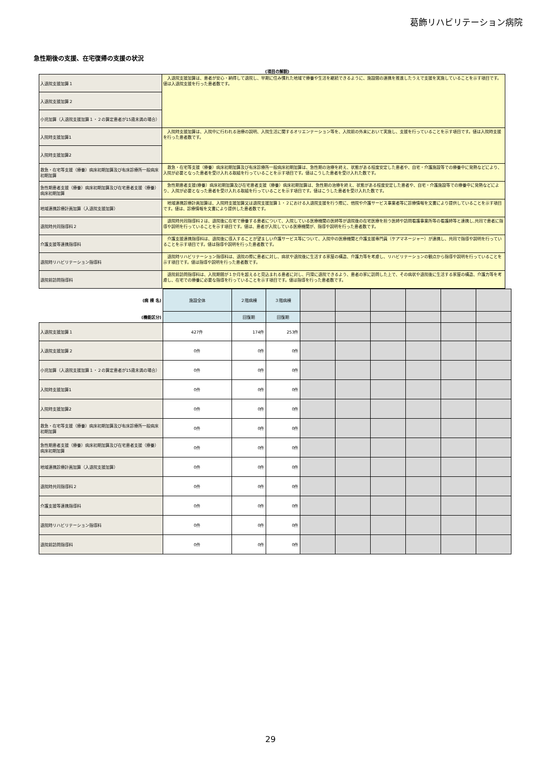葛飾リハビリテーション病院
急性期後の支援、在宅復帰の支援の状況
(項目の解説)
| 入退院支援加算１ | 入退院支援加算は、患者が安心・納得して退院し、早期に住み慣れた地域で療養や生活を継続できるように、施設間の連携を推進したうえで支援を実施していることを示す項目です。値は入退院支援を行った患者数です。 |
| 入退院支援加算２ | |
| 小児加算（入退院支援加算１・２の算定患者が15歳未満の場合） | |
| 入院時支援加算1 | 入院時支援加算は、入院中に行われる治療の説明、入院生活に関するオリエンテーション等を、入院前の外来において実施し、支援を行っていることを示す項目です。値は入院時支援を行った患者数です。 |
| 入院時支援加算2 | |
| 救急・在宅等支援（療養）病床初期加算及び有床診療所一般病床初期加算 | 救急・在宅等支援（療養）病床初期加算及び有床診療所一般病床初期加算は、急性期の治療を終え、状態がある程度安定した患者や、自宅・介護施設等での療養中に発熱などにより、入院が必要となった患者を受け入れる取組を行っていることを示す項目です。値はこうした患者を受け入れた数です。 |
| 急性期患者支援（療養）病床初期加算及び在宅患者支援（療養）病床初期加算 | 急性期患者支援(療養）病床初期加算及び在宅患者支援（療養）病床初期加算は、急性期の治療を終え、状態がある程度安定した患者や、自宅・介護施設等での療養中に発熱などにより、入院が必要となった患者を受け入れる取組を行っていることを示す項目です。値はこうした患者を受け入れた数です。 |
| 地域連携診療計画加算（入退院支援加算） | 地域連携診療計画加算は、入院時支援加算又は退院支援加算１・２における入退院支援を行う際に、他院や介護サービス事業者等に診療情報を文書により提供していることを示す項目です。値は、診療情報を文書により提供した患者数です。 |
| 退院時共同指導料２ | 退院時共同指導料２は、退院後に在宅で療養する患者について、入院している医療機関の医師等が退院後の在宅医療を担う医師や訪問看護事業所等の看護師等と連携し,共同で患者に指導や説明を行っていることを示す項目です。値は、患者が入院している医療機関が、指導や説明を行った患者数です。 |
| 介護支援等連携指導料 | 介護支援連携指導料は、退院後に導入することが望ましい介護サービス等について、入院中の医療機関と介護支援専門員（ケアマネージャー）が連携し、共同で指導や説明を行っていることを示す項目です。値は指導や説明を行った患者数です。 |
| 退院時リハビリテーション指導料 | 退院時リハビリテーション指導料は、退院の際に患者に対し、病状や退院後に生活する家屋の構造、介護力等を考慮し、リハビリテーションの観点から指導や説明を行っていることを示す項目です。値は指導や説明を行った患者数です。 |
| 退院前訪問指導料 | 退院前訪問指導料は、入院期間が１か月を超えると見込まれる患者に対し、円滑に退院できるよう、患者の家に訪問した上で、その病状や退院後に生活する家屋の構造、介護力等を考慮し、在宅での療養に必要な指導を行っていることを示す項目です。値は指導を行った患者数です。 |
| (病 棟 名) | 施設全体 | ２階病棟 | ３階病棟 | | | | | | |
| (機能区分) | | 回復期 | 回復期 | | | | | | |
| 入退院支援加算１ | 427件 | 174件 | 253件 | | | | | | |
| 入退院支援加算２ | 0件 | 0件 | 0件 | | | | | | |
| 小児加算（入退院支援加算１・２の算定患者が15歳未満の場合） | 0件 | 0件 | 0件 | | | | | | |
| 入院時支援加算1 | 0件 | 0件 | 0件 | | | | | | |
| 入院時支援加算2 | 0件 | 0件 | 0件 | | | | | | |
| 救急・在宅等支援（療養）病床初期加算及び有床診療所一般病床初期加算 | 0件 | 0件 | 0件 | | | | | | |
| 急性期患者支援（療養）病床初期加算及び在宅患者支援（療養）病床初期加算 | 0件 | 0件 | 0件 | | | | | | |
| 地域連携診療計画加算（入退院支援加算） | 0件 | 0件 | 0件 | | | | | | |
| 退院時共同指導料２ | 0件 | 0件 | 0件 | | | | | | |
| 介護支援等連携指導料 | 0件 | 0件 | 0件 | | | | | | |
| 退院時リハビリテーション指導料 | 0件 | 0件 | 0件 | | | | | | |
| 退院前訪問指導料 | 0件 | 0件 | 0件 | | | | | | |
29